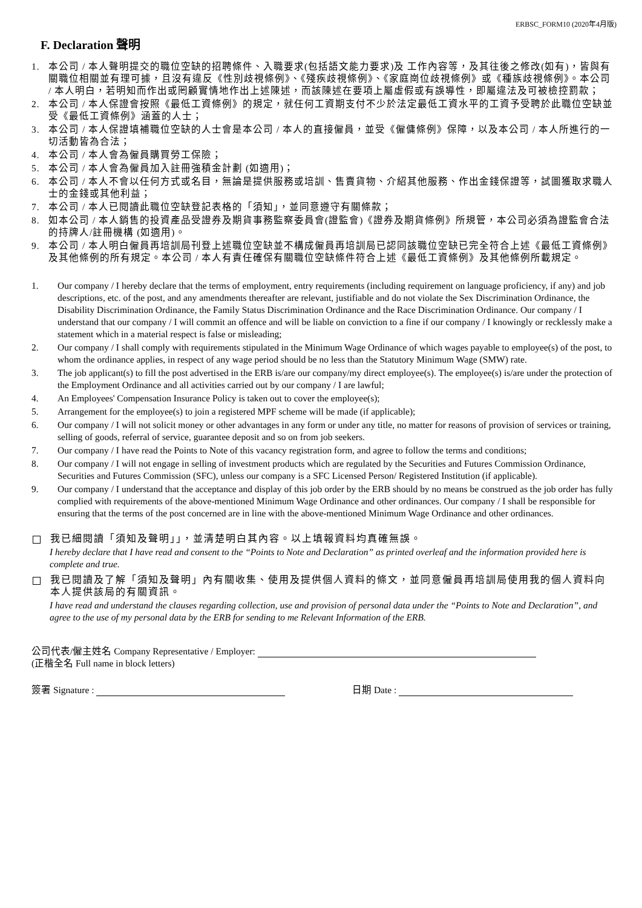ERBSC_FORM10 (2020年4月版)
F. Declaration 聲明
1. 本公司 / 本人聲明提交的職位空缺的招聘條件、入職要求(包括語文能力要求)及 工作內容等，及其往後之修改(如有)，皆與有關職位相關並有理可據，且沒有違反《性別歧視條例》、《殘疾歧視條例》、《家庭崗位歧視條例》或《種族歧視條例》。本公司 / 本人明白，若明知而作出或罔顧實情地作出上述陳述，而該陳述在要項上屬虛假或有誤導性，即屬違法及可被檢控罰款；
2. 本公司 / 本人保證會按照《最低工資條例》的規定，就任何工資期支付不少於法定最低工資水平的工資予受聘於此職位空缺並受《最低工資條例》涵蓋的人士；
3. 本公司 / 本人保證填補職位空缺的人士會是本公司 / 本人的直接僱員，並受《僱傭條例》保障，以及本公司 / 本人所進行的一切活動皆為合法；
4. 本公司 / 本人會為僱員購買勞工保險；
5. 本公司 / 本人會為僱員加入註冊強積金計劃 (如適用)；
6. 本公司 / 本人不會以任何方式或名目，無論是提供服務或培訓、售賣貨物、介紹其他服務、作出金錢保證等，試圖獲取求職人士的金錢或其他利益；
7. 本公司 / 本人已閱讀此職位空缺登記表格的「須知」，並同意遵守有關條款；
8. 如本公司 / 本人銷售的投資產品受證券及期貨事務監察委員會(證監會)《證券及期貨條例》所規管，本公司必須為證監會合法的持牌人/註冊機構 (如適用)。
9. 本公司 / 本人明白僱員再培訓局刊登上述職位空缺並不構成僱員再培訓局已認同該職位空缺已完全符合上述《最低工資條例》及其他條例的所有規定。本公司 / 本人有責任確保有關職位空缺條件符合上述《最低工資條例》及其他條例所載規定。
1. Our company / I hereby declare that the terms of employment, entry requirements (including requirement on language proficiency, if any) and job descriptions, etc. of the post, and any amendments thereafter are relevant, justifiable and do not violate the Sex Discrimination Ordinance, the Disability Discrimination Ordinance, the Family Status Discrimination Ordinance and the Race Discrimination Ordinance. Our company / I understand that our company / I will commit an offence and will be liable on conviction to a fine if our company / I knowingly or recklessly make a statement which in a material respect is false or misleading;
2. Our company / I shall comply with requirements stipulated in the Minimum Wage Ordinance of which wages payable to employee(s) of the post, to whom the ordinance applies, in respect of any wage period should be no less than the Statutory Minimum Wage (SMW) rate.
3. The job applicant(s) to fill the post advertised in the ERB is/are our company/my direct employee(s). The employee(s) is/are under the protection of the Employment Ordinance and all activities carried out by our company / I are lawful;
4. An Employees' Compensation Insurance Policy is taken out to cover the employee(s);
5. Arrangement for the employee(s) to join a registered MPF scheme will be made (if applicable);
6. Our company / I will not solicit money or other advantages in any form or under any title, no matter for reasons of provision of services or training, selling of goods, referral of service, guarantee deposit and so on from job seekers.
7. Our company / I have read the Points to Note of this vacancy registration form, and agree to follow the terms and conditions;
8. Our company / I will not engage in selling of investment products which are regulated by the Securities and Futures Commission Ordinance, Securities and Futures Commission (SFC), unless our company is a SFC Licensed Person/ Registered Institution (if applicable).
9. Our company / I understand that the acceptance and display of this job order by the ERB should by no means be construed as the job order has fully complied with requirements of the above-mentioned Minimum Wage Ordinance and other ordinances. Our company / I shall be responsible for ensuring that the terms of the post concerned are in line with the above-mentioned Minimum Wage Ordinance and other ordinances.
我已細閱讀「須知及聲明」」，並清楚明白其內容。以上填報資料均真確無誤。
I hereby declare that I have read and consent to the “Points to Note and Declaration” as printed overleaf and the information provided here is complete and true.
我已閱讀及了解「須知及聲明」內有關收集、使用及提供個人資料的條文，並同意僱員再培訓局使用我的個人資料向本人提供該局的有關資訊。
I have read and understand the clauses regarding collection, use and provision of personal data under the “Points to Note and Declaration”, and agree to the use of my personal data by the ERB for sending to me Relevant Information of the ERB.
公司代表/僱主姓名 Company Representative / Employer:
(正楷全名 Full name in block letters)
簽署 Signature : 日期 Date :